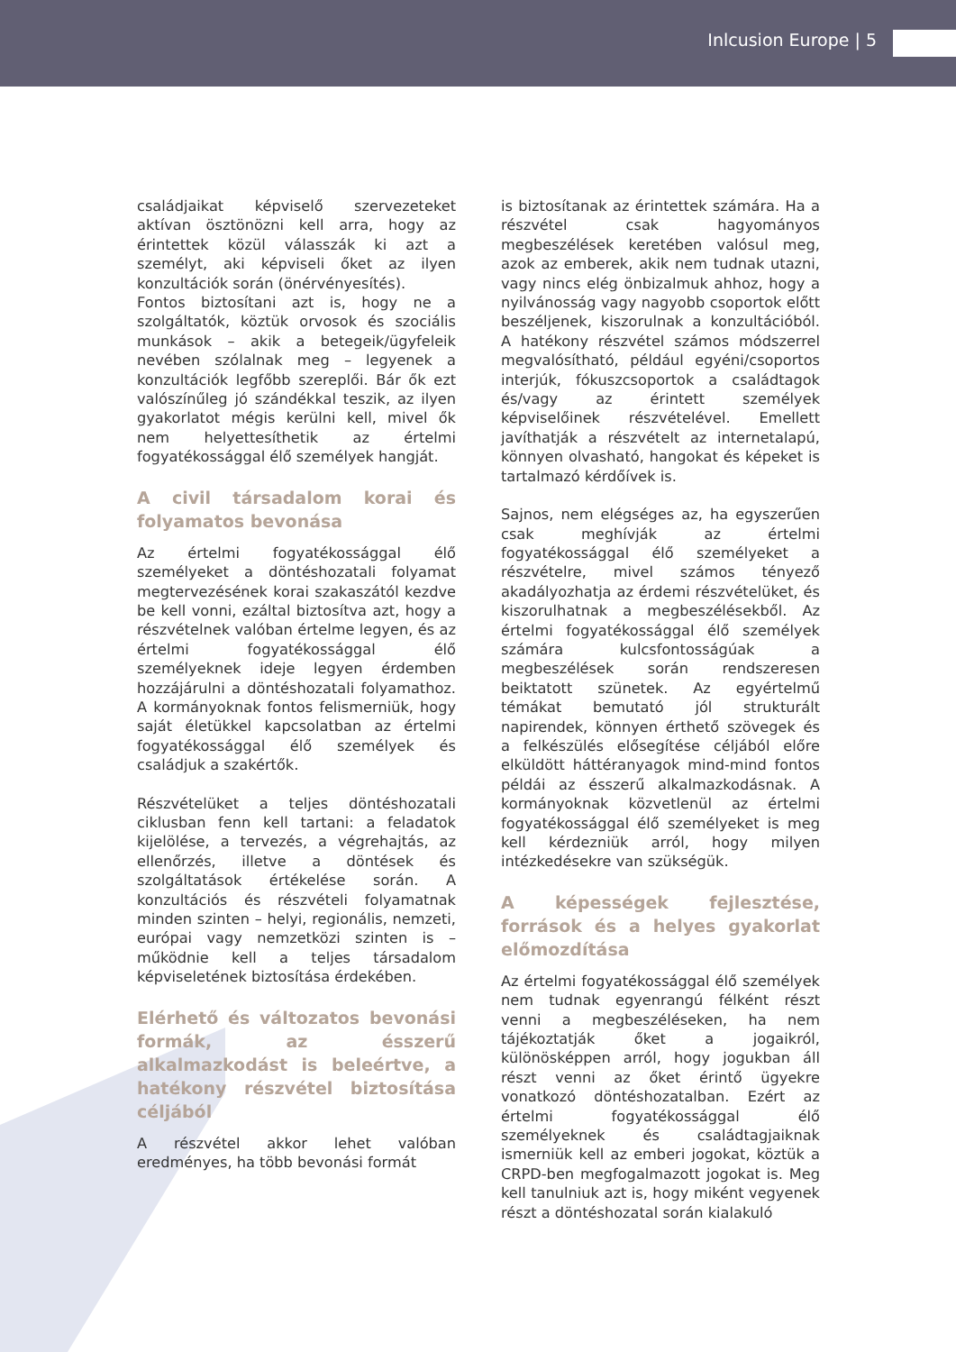Inlcusion Europe | 5
családjaikat képviselő szervezeteket aktívan ösztönözni kell arra, hogy az érintettek közül válasszák ki azt a személyt, aki képviseli őket az ilyen konzultációk során (önérvényesítés).
Fontos biztosítani azt is, hogy ne a szolgáltatók, köztük orvosok és szociális munkások – akik a betegeik/ügyfeleik nevében szólalnak meg – legyenek a konzultációk legfőbb szereplői. Bár ők ezt valószínűleg jó szándékkal teszik, az ilyen gyakorlatot mégis kerülni kell, mivel ők nem helyettesíthetik az értelmi fogyatékossággal élő személyek hangját.
A civil társadalom korai és folyamatos bevonása
Az értelmi fogyatékossággal élő személyeket a döntéshozatali folyamat megtervezésének korai szakaszától kezdve be kell vonni, ezáltal biztosítva azt, hogy a részvételnek valóban értelme legyen, és az értelmi fogyatékossággal élő személyeknek ideje legyen érdemben hozzájárulni a döntéshozatali folyamathoz. A kormányoknak fontos felismerniük, hogy saját életükkel kapcsolatban az értelmi fogyatékossággal élő személyek és családjuk a szakértők.
Részvételüket a teljes döntéshozatali ciklusban fenn kell tartani: a feladatok kijelölése, a tervezés, a végrehajtás, az ellenőrzés, illetve a döntések és szolgáltatások értékelése során. A konzultációs és részvételi folyamatnak minden szinten – helyi, regionális, nemzeti, európai vagy nemzetközi szinten is – működnie kell a teljes társadalom képviseletének biztosítása érdekében.
Elérhető és változatos bevonási formák, az ésszerű alkalmazkodást is beleértve, a hatékony részvétel biztosítása céljából
A részvétel akkor lehet valóban eredményes, ha több bevonási formát
is biztosítanak az érintettek számára. Ha a részvétel csak hagyományos megbeszélések keretében valósul meg, azok az emberek, akik nem tudnak utazni, vagy nincs elég önbizalmuk ahhoz, hogy a nyilvánosság vagy nagyobb csoportok előtt beszéljenek, kiszorulnak a konzultációból. A hatékony részvétel számos módszerrel megvalósítható, például egyéni/csoportos interjúk, fókuszcsoportok a családtagok és/vagy az érintett személyek képviselőinek részvételével. Emellett javíthatják a részvételt az internetalapú, könnyen olvasható, hangokat és képeket is tartalmazó kérdőívek is.
Sajnos, nem elégséges az, ha egyszerűen csak meghívják az értelmi fogyatékossággal élő személyeket a részvételre, mivel számos tényező akadályozhatja az érdemi részvételüket, és kiszorulhatnak a megbeszélésekből. Az értelmi fogyatékossággal élő személyek számára kulcsfontosságúak a megbeszélések során rendszeresen beiktatott szünetek. Az egyértelmű témákat bemutató jól strukturált napirendek, könnyen érthető szövegek és a felkészülés elősegítése céljából előre elküldött háttéranyagok mind-mind fontos példái az ésszerű alkalmazkodásnak. A kormányoknak közvetlenül az értelmi fogyatékossággal élő személyeket is meg kell kérdezniük arról, hogy milyen intézkedésekre van szükségük.
A képességek fejlesztése, források és a helyes gyakorlat előmozdítása
Az értelmi fogyatékossággal élő személyek nem tudnak egyenrangú félként részt venni a megbeszéléseken, ha nem tájékoztatják őket a jogaikról, különösképpen arról, hogy jogukban áll részt venni az őket érintő ügyekre vonatkozó döntéshozatalban. Ezért az értelmi fogyatékossággal élő személyeknek és családtagjaiknak ismerniük kell az emberi jogokat, köztük a CRPD-ben megfogalmazott jogokat is. Meg kell tanulniuk azt is, hogy miként vegyenek részt a döntéshozatal során kialakuló